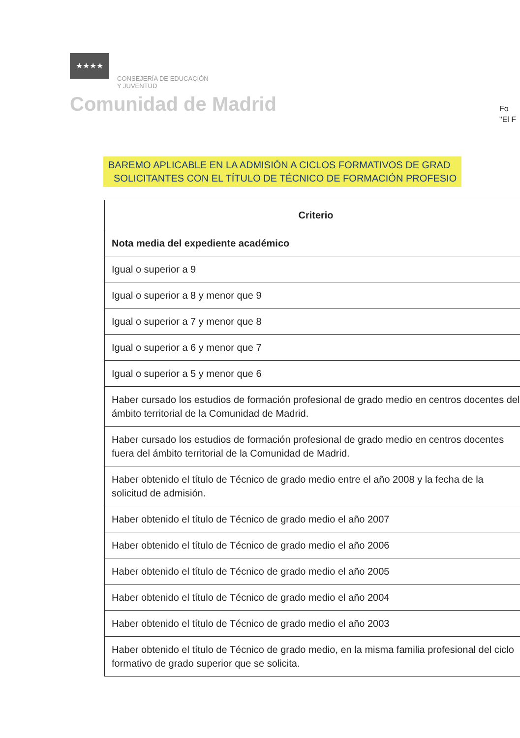★★★★ CONSEJERÍA DE EDUCACIÓN
Y JUVENTUD
Comunidad de Madrid
Fo
"El F
BAREMO APLICABLE EN LA ADMISIÓN A CICLOS FORMATIVOS DE GRAD
SOLICITANTES CON EL TÍTULO DE TÉCNICO DE FORMACIÓN PROFESIO
| Criterio |
| --- |
| Nota media del expediente académico |
| Igual o superior a 9 |
| Igual o superior a 8 y menor que 9 |
| Igual o superior a 7 y menor que 8 |
| Igual o superior a 6 y menor que 7 |
| Igual o superior a 5 y menor que 6 |
| Haber cursado los estudios de formación profesional de grado medio en centros docentes del ámbito territorial de la Comunidad de Madrid. |
| Haber cursado los estudios de formación profesional de grado medio en centros docentes fuera del ámbito territorial de la Comunidad de Madrid. |
| Haber obtenido el título de Técnico de grado medio entre el año 2008 y la fecha de la solicitud de admisión. |
| Haber obtenido el título de Técnico de grado medio el año 2007 |
| Haber obtenido el título de Técnico de grado medio el año 2006 |
| Haber obtenido el título de Técnico de grado medio el año 2005 |
| Haber obtenido el título de Técnico de grado medio el año 2004 |
| Haber obtenido el título de Técnico de grado medio el año 2003 |
| Haber obtenido el título de Técnico de grado medio, en la misma familia profesional del ciclo formativo de grado superior que se solicita. |